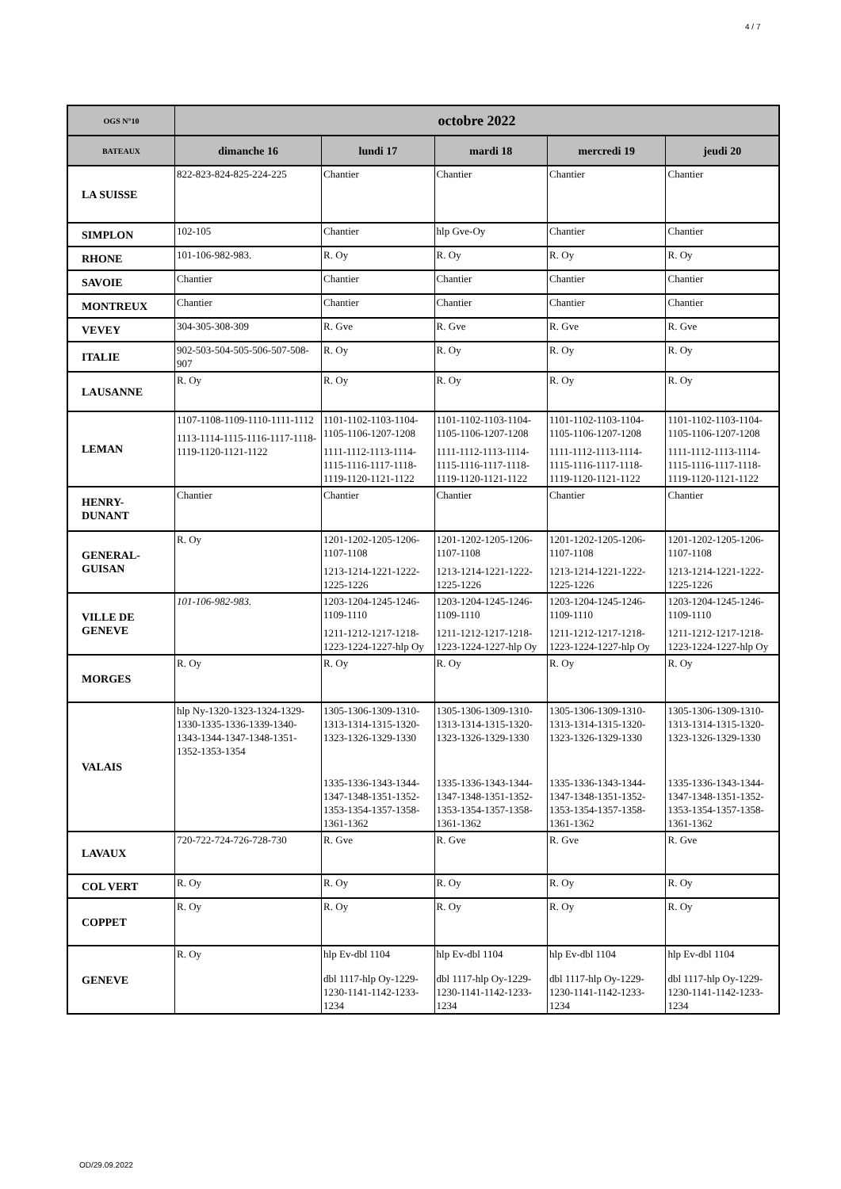4 / 7
| OGS N°10 | octobre 2022 | | | | |
| --- | --- | --- | --- | --- | --- |
| BATEAUX | dimanche 16 | lundi 17 | mardi 18 | mercredi 19 | jeudi 20 |
| LA SUISSE | 822-823-824-825-224-225 | Chantier | Chantier | Chantier | Chantier |
| SIMPLON | 102-105 | Chantier | hlp Gve-Oy | Chantier | Chantier |
| RHONE | 101-106-982-983. | R. Oy | R. Oy | R. Oy | R. Oy |
| SAVOIE | Chantier | Chantier | Chantier | Chantier | Chantier |
| MONTREUX | Chantier | Chantier | Chantier | Chantier | Chantier |
| VEVEY | 304-305-308-309 | R. Gve | R. Gve | R. Gve | R. Gve |
| ITALIE | 902-503-504-505-506-507-508-907 | R. Oy | R. Oy | R. Oy | R. Oy |
| LAUSANNE | R. Oy | R. Oy | R. Oy | R. Oy | R. Oy |
| LEMAN | 1107-1108-1109-1110-1111-1112 1113-1114-1115-1116-1117-1118-1119-1120-1121-1122 | 1101-1102-1103-1104-1105-1106-1207-1208 1111-1112-1113-1114-1115-1116-1117-1118-1119-1120-1121-1122 | 1101-1102-1103-1104-1105-1106-1207-1208 1111-1112-1113-1114-1115-1116-1117-1118-1119-1120-1121-1122 | 1101-1102-1103-1104-1105-1106-1207-1208 1111-1112-1113-1114-1115-1116-1117-1118-1119-1120-1121-1122 | 1101-1102-1103-1104-1105-1106-1207-1208 1111-1112-1113-1114-1115-1116-1117-1118-1119-1120-1121-1122 |
| HENRY- DUNANT | Chantier | Chantier | Chantier | Chantier | Chantier |
| GENERAL- GUISAN | R. Oy | 1201-1202-1205-1206-1107-1108 1213-1214-1221-1222-1225-1226 | 1201-1202-1205-1206-1107-1108 1213-1214-1221-1222-1225-1226 | 1201-1202-1205-1206-1107-1108 1213-1214-1221-1222-1225-1226 | 1201-1202-1205-1206-1107-1108 1213-1214-1221-1222-1225-1226 |
| VILLE DE GENEVE | 101-106-982-983. | 1203-1204-1245-1246-1109-1110 1211-1212-1217-1218-1223-1224-1227-hlp Oy | 1203-1204-1245-1246-1109-1110 1211-1212-1217-1218-1223-1224-1227-hlp Oy | 1203-1204-1245-1246-1109-1110 1211-1212-1217-1218-1223-1224-1227-hlp Oy | 1203-1204-1245-1246-1109-1110 1211-1212-1217-1218-1223-1224-1227-hlp Oy |
| MORGES | R. Oy | R. Oy | R. Oy | R. Oy | R. Oy |
| VALAIS | hlp Ny-1320-1323-1324-1329-1330-1335-1336-1339-1340-1343-1344-1347-1348-1351-1352-1353-1354 | 1305-1306-1309-1310-1313-1314-1315-1320-1323-1326-1329-1330 1335-1336-1343-1344-1347-1348-1351-1352-1353-1354-1357-1358-1361-1362 | 1305-1306-1309-1310-1313-1314-1315-1320-1323-1326-1329-1330 1335-1336-1343-1344-1347-1348-1351-1352-1353-1354-1357-1358-1361-1362 | 1305-1306-1309-1310-1313-1314-1315-1320-1323-1326-1329-1330 1335-1336-1343-1344-1347-1348-1351-1352-1353-1354-1357-1358-1361-1362 | 1305-1306-1309-1310-1313-1314-1315-1320-1323-1326-1329-1330 1335-1336-1343-1344-1347-1348-1351-1352-1353-1354-1357-1358-1361-1362 |
| LAVAUX | 720-722-724-726-728-730 | R. Gve | R. Gve | R. Gve | R. Gve |
| COL VERT | R. Oy | R. Oy | R. Oy | R. Oy | R. Oy |
| COPPET | R. Oy | R. Oy | R. Oy | R. Oy | R. Oy |
| GENEVE | R. Oy | hlp Ev-dbl 1104 dbl 1117-hlp Oy-1229-1230-1141-1142-1233-1234 | hlp Ev-dbl 1104 dbl 1117-hlp Oy-1229-1230-1141-1142-1233-1234 | hlp Ev-dbl 1104 dbl 1117-hlp Oy-1229-1230-1141-1142-1233-1234 | hlp Ev-dbl 1104 dbl 1117-hlp Oy-1229-1230-1141-1142-1233-1234 |
OD/29.09.2022